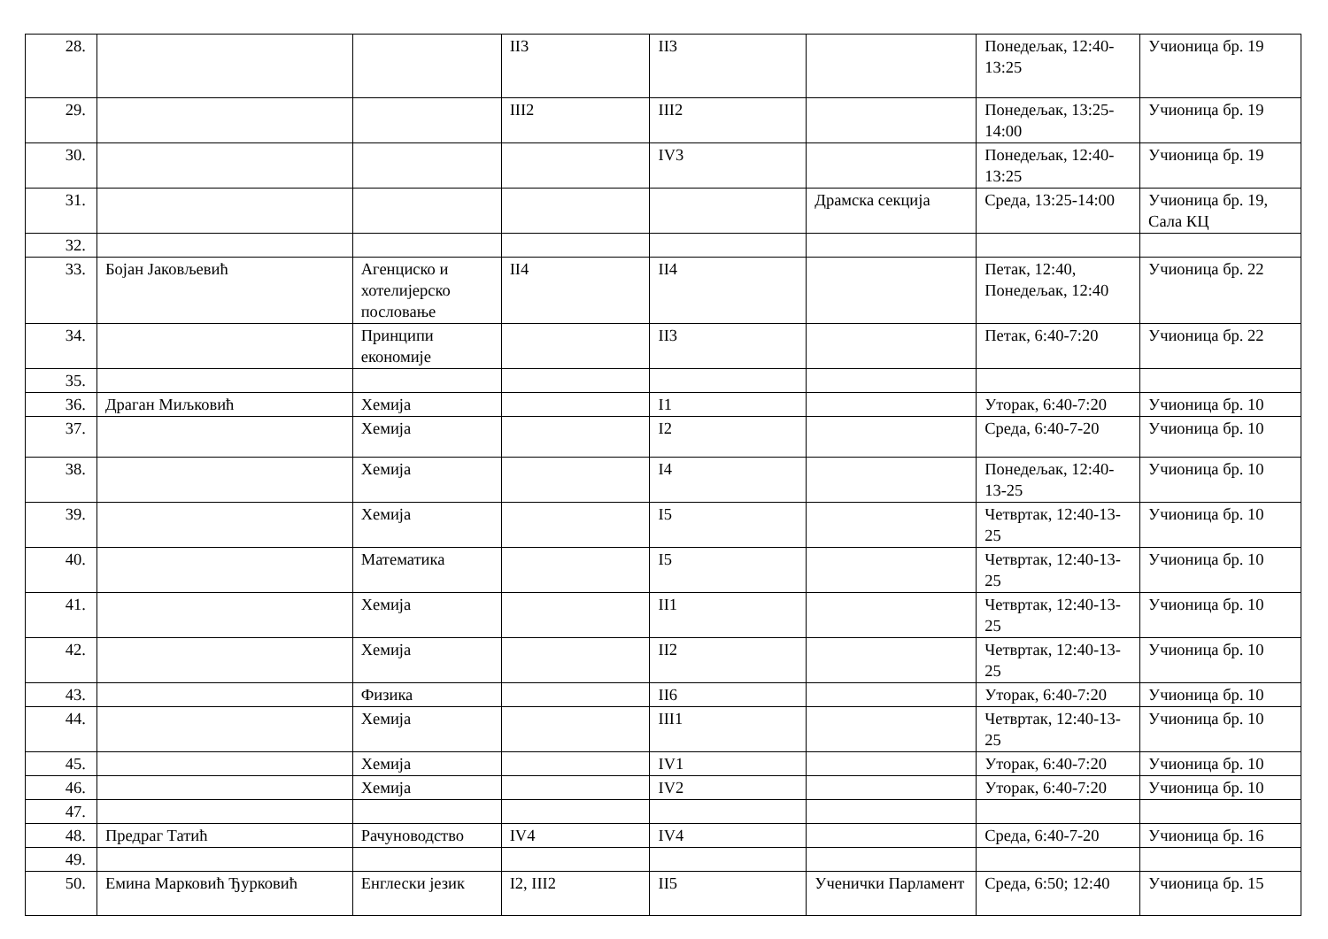| 28. | | | II3 | II3 | | Понедељак, 12:40-13:25 | Учионица бр. 19 |
| 29. | | | III2 | III2 | | Понедељак, 13:25-14:00 | Учионица бр. 19 |
| 30. | | | | IV3 | | Понедељак, 12:40-13:25 | Учионица бр. 19 |
| 31. | | | | | Драмска секција | Среда, 13:25-14:00 | Учионица бр. 19, Сала КЦ |
| 32. | | | | | | | |
| 33. | Бојан Јаковљевић | Агенциско и хотелијерско пословање | II4 | II4 | | Петак, 12:40, Понедељак, 12:40 | Учионица бр. 22 |
| 34. | | Принципи економије | | II3 | | Петак, 6:40-7:20 | Учионица бр. 22 |
| 35. | | | | | | | |
| 36. | Драган Миљковић | Хемија | | I1 | | Уторак, 6:40-7:20 | Учионица бр. 10 |
| 37. | | Хемија | | I2 | | Среда, 6:40-7-20 | Учионица бр. 10 |
| 38. | | Хемија | | I4 | | Понедељак, 12:40-13-25 | Учионица бр. 10 |
| 39. | | Хемија | | I5 | | Четвртак, 12:40-13-25 | Учионица бр. 10 |
| 40. | | Математика | | I5 | | Четвртак, 12:40-13-25 | Учионица бр. 10 |
| 41. | | Хемија | | II1 | | Четвртак, 12:40-13-25 | Учионица бр. 10 |
| 42. | | Хемија | | II2 | | Четвртак, 12:40-13-25 | Учионица бр. 10 |
| 43. | | Физика | | II6 | | Уторак, 6:40-7:20 | Учионица бр. 10 |
| 44. | | Хемија | | III1 | | Четвртак, 12:40-13-25 | Учионица бр. 10 |
| 45. | | Хемија | | IV1 | | Уторак, 6:40-7:20 | Учионица бр. 10 |
| 46. | | Хемија | | IV2 | | Уторак, 6:40-7:20 | Учионица бр. 10 |
| 47. | | | | | | | |
| 48. | Предраг Татић | Рачуноводство | IV4 | IV4 | | Среда, 6:40-7-20 | Учионица бр. 16 |
| 49. | | | | | | | |
| 50. | Емина Марковић Ђурковић | Енглески језик | I2, III2 | II5 | Ученички Парламент | Среда, 6:50; 12:40 | Учионица бр. 15 |